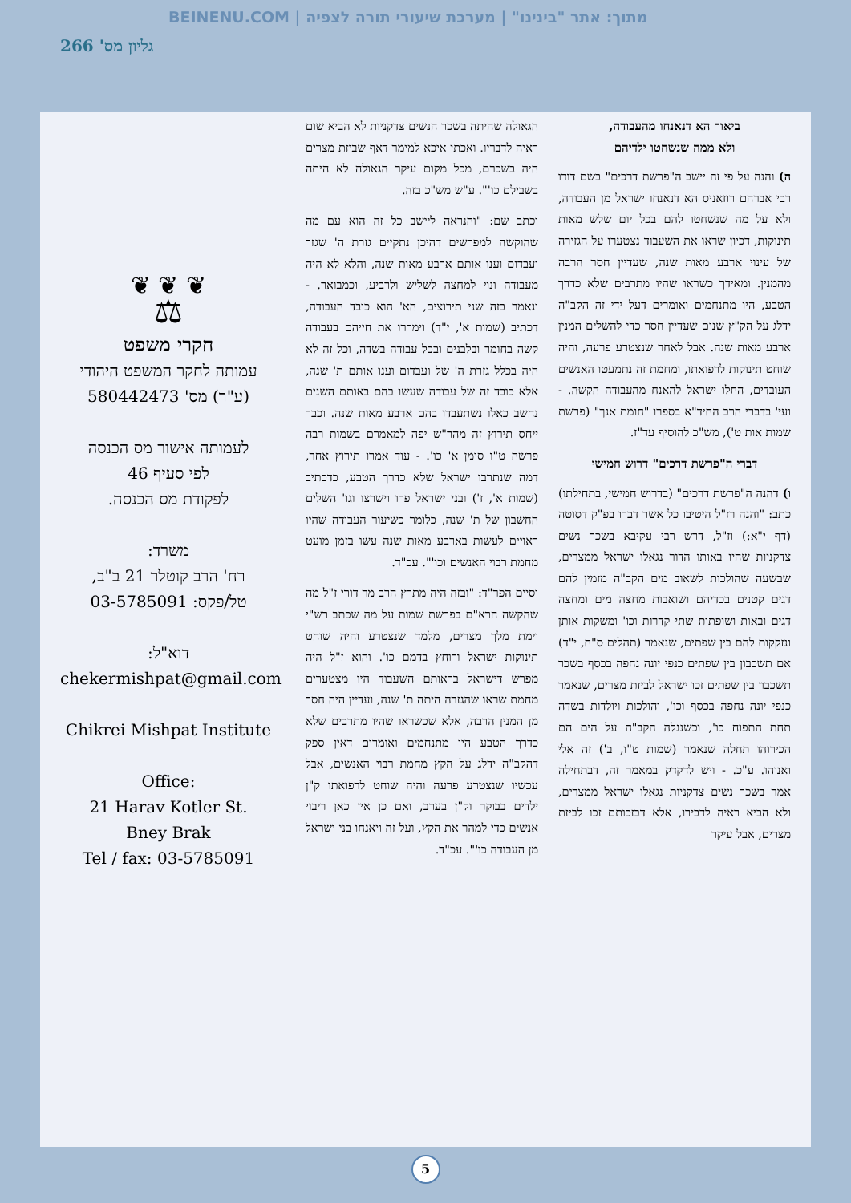מתוך: אתר "בינינו" | מערכת שיעורי תורה לצפיה | BEINENU.COM
גליון מס' 266
ביאור הא דנאנחו מהעבודה,
ולא ממה שנשחטו ילדיהם
ה) והנה על פי זה יישב ה"פרשת דרכים" בשם דודו רבי אברהם רוזאניס הא דנאנחו ישראל מן העבודה, ולא על מה שנשחטו להם בכל יום שלש מאות תינוקות, דכיון שראו את השעבוד נצטערו על הגזירה של עינוי ארבע מאות שנה, שעדיין חסר הרבה מהמנין. ומאידך כשראו שהיו מתרבים שלא כדרך הטבע, היו מתנחמים ואומרים דעל ידי זה הקב"ה ידלג על הק"ץ שנים שעדיין חסר כדי להשלים המנין ארבע מאות שנה. אבל לאחר שנצטרע פרעה, והיה שוחט תינוקות לרפואתו, ומחמת זה נתמעטו האנשים העובדים, החלו ישראל להאנח מהעבודה הקשה. - ועי' בדברי הרב החיד"א בספרו "חומת אנך" (פרשת שמות אות ט'), מש"כ להוסיף עד"ז.
דברי ה"פרשת דרכים" דרוש חמישי
ו) דהנה ה"פרשת דרכים" (בדרוש חמישי, בתחילתו) כתב: "והנה רז"ל היטיבו כל אשר דברו בפ"ק דסוטה (דף י"א:) וז"ל, דרש רבי עקיבא בשכר נשים צדקניות שהיו באותו הדור נגאלו ישראל ממצרים, שבשעה שהולכות לשאוב מים הקב"ה מזמין להם דגים קטנים בכדיהם ושואבות מחצה מים ומחצה דגים ובאות ושופתות שתי קדרות וכו' ומשקות אותן ונזקקות להם בין שפתים, שנאמר (תהלים ס"ח, י"ד) אם תשכבון בין שפתים כנפי יונה נחפה בכסף בשכר תשכבון בין שפתים זכו ישראל לביזת מצרים, שנאמר כנפי יונה נחפה בכסף וכו', והולכות ויולדות בשדה תחת התפוח כו', וכשנגלה הקב"ה על הים הם הכירוהו תחלה שנאמר (שמות ט"ו, ב') זה אלי ואנוהו. ע"כ. - ויש לדקדק במאמר זה, דבתחילה אמר בשכר נשים צדקניות נגאלו ישראל ממצרים, ולא הביא ראיה לדבירו, אלא דבזכותם זכו לביזת מצרים, אבל עיקר
הגאולה שהיתה בשכר הנשים צדקניות לא הביא שום ראיה לדבריו. ואכתי איכא למימר דאף שביזת מצרים היה בשכרם, מכל מקום עיקר הגאולה לא היתה בשבילם כו'". ע"ש מש"כ בזה.
וכתב שם: "והנראה ליישב כל זה הוא עם מה שהוקשה למפרשים דהיכן נתקיים גזרת ה' שגזר ועבדום וענו אותם ארבע מאות שנה, והלא לא היה מעבודה ונוי למחצה לשליש ולרביע, וכמבואר. - ונאמר בזה שני תירוצים, הא' הוא כובד העבודה, דכתיב (שמות א', י"ד) וימררו את חייהם בעבודה קשה בחומר ובלבנים ובכל עבודה בשדה, וכל זה לא היה בכלל גזרת ה' של ועבדום וענו אותם ת' שנה, אלא כובד זה של עבודה שעשו בהם באותם השנים נחשב כאלו נשתעבדו בהם ארבע מאות שנה. וכבר ייחס תירוץ זה מהר"ש יפה למאמרם בשמות רבה פרשה ט"ו סימן א' כו'. - עוד אמרו תירוץ אחר, דמה שנתרבו ישראל שלא כדרך הטבע, כדכתיב (שמות א', ז') ובני ישראל פרו וישרצו וגו' השלים החשבון של ת' שנה, כלומר כשיעור העבודה שהיו ראויים לעשות בארבע מאות שנה עשו בזמן מועט מחמת רבוי האנשים וכו'". עכ"ד.
וסיים הפר"ד: "ובזה היה מתרץ הרב מר דורי ז"ל מה שהקשה הרא"ם בפרשת שמות על מה שכתב רש"י וימת מלך מצרים, מלמד שנצטרע והיה שוחט תינוקות ישראל ורוחץ בדמם כו'. והוא ז"ל היה מפרש דישראל בראותם השעבוד היו מצטערים מחמת שראו שהגזרה היתה ת' שנה, ועדיין היה חסר מן המנין הרבה, אלא שכשראו שהיו מתרבים שלא כדרך הטבע היו מתנחמים ואומרים דאין ספק דהקב"ה ידלג על הקץ מחמת רבוי האנשים, אבל עכשיו שנצטרע פרעה והיה שוחט לרפואתו ק"ן ילדים בבוקר וק"ן בערב, ואם כן אין כאן ריבוי אנשים כדי למהר את הקץ, ועל זה ויאנחו בני ישראל מן העבודה כו'". עכ"ד.
❦ ❦ ❦
⚖
חקרי משפט
עמותה לחקר המשפט היהודי
(ע"ר) מס' 580442473
לעמותה אישור מס הכנסה
לפי סעיף 46
לפקודת מס הכנסה.
משרד:
רח' הרב קוטלר 21 ב"ב,
טל/פקס: 03-5785091
דוא"ל:
chekermishpat@gmail.com
Chikrei Mishpat Institute
Office:
21 Harav Kotler St.
Bney Brak
Tel / fax: 03-5785091
5